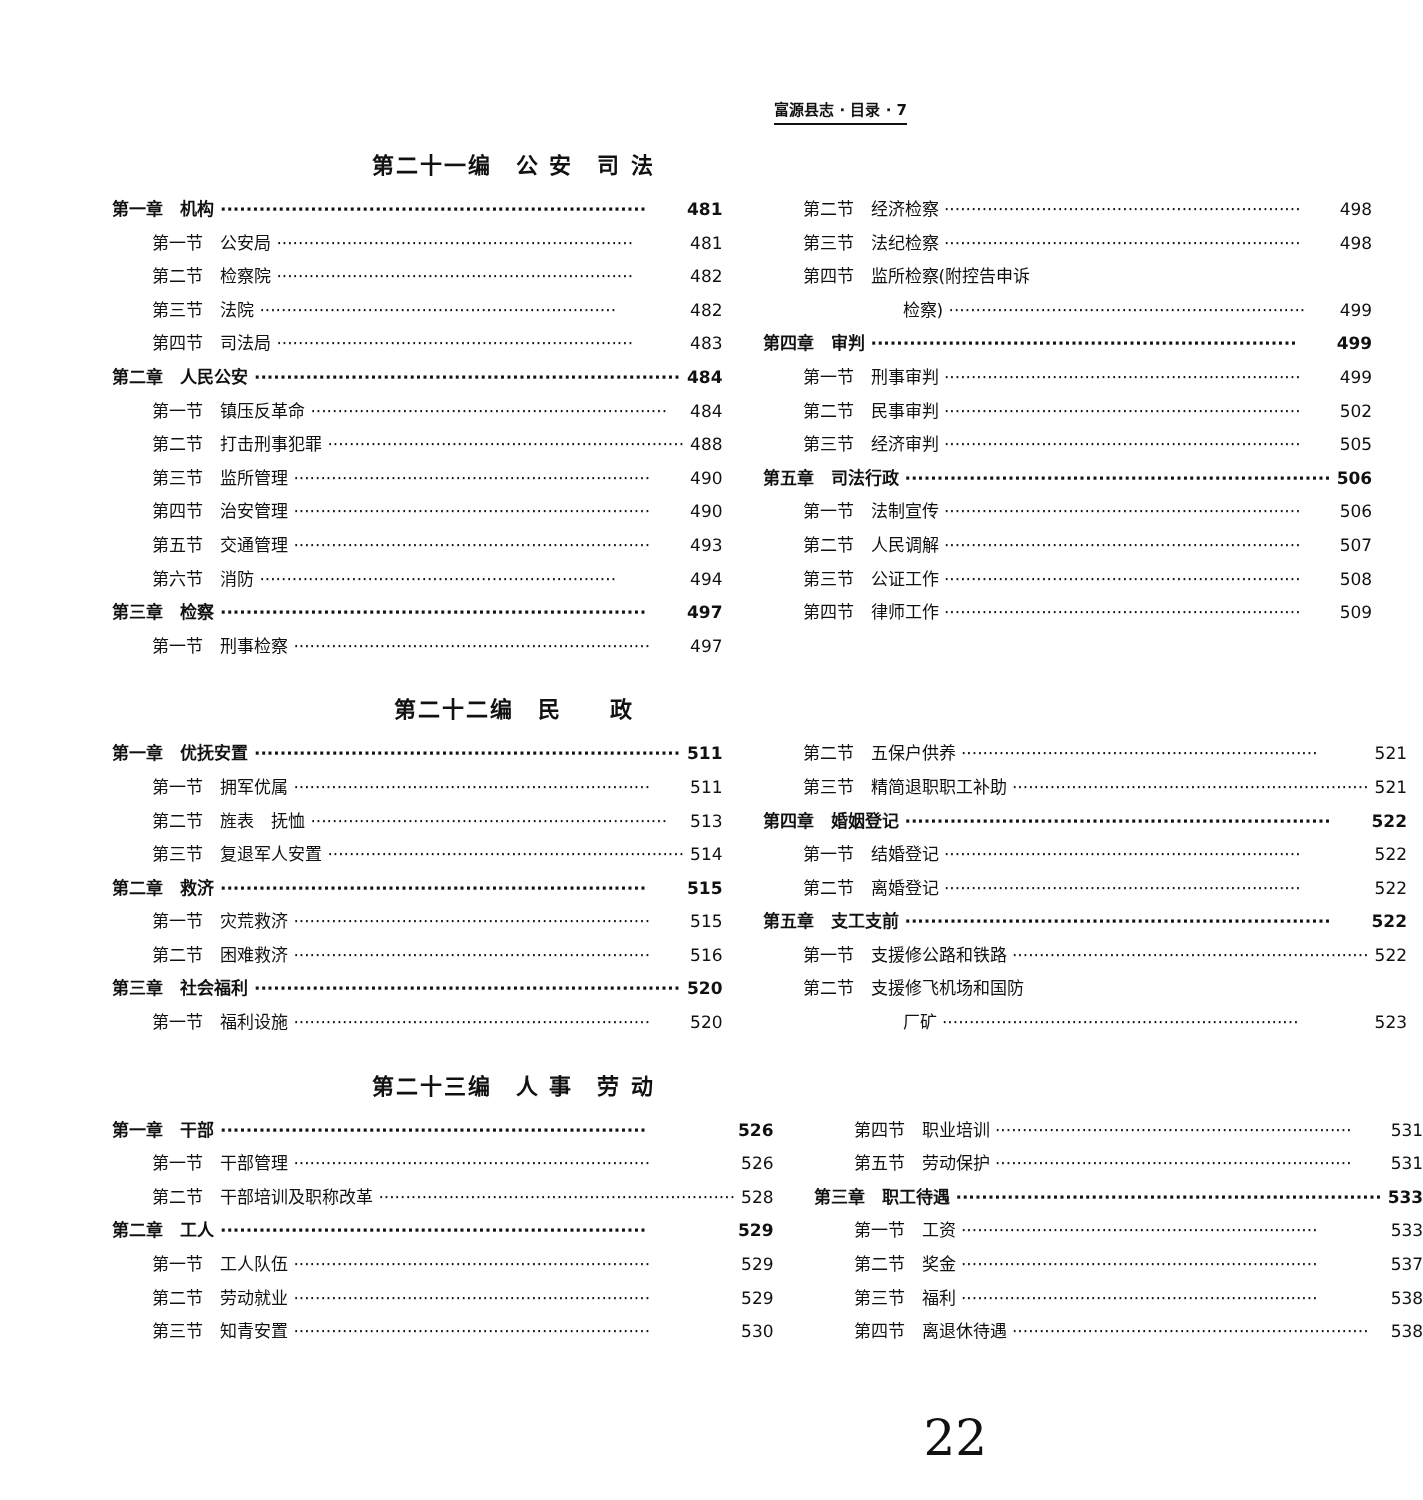富源县志 · 目录 · 7
第二十一编　公 安　司 法
第一章　机构 481
第一节　公安局 481
第二节　检察院 482
第三节　法院 482
第四节　司法局 483
第二章　人民公安 484
第一节　镇压反革命 484
第二节　打击刑事犯罪 488
第三节　监所管理 490
第四节　治安管理 490
第五节　交通管理 493
第六节　消防 494
第三章　检察 497
第一节　刑事检察 497
第二节　经济检察 498
第三节　法纪检察 498
第四节　监所检察(附控告申诉
检察) 499
第四章　审判 499
第一节　刑事审判 499
第二节　民事审判 502
第三节　经济审判 505
第五章　司法行政 506
第一节　法制宣传 506
第二节　人民调解 507
第三节　公证工作 508
第四节　律师工作 509
第二十二编　民　　政
第一章　优抚安置 511
第一节　拥军优属 511
第二节　旌表　抚恤 513
第三节　复退军人安置 514
第二章　救济 515
第一节　灾荒救济 515
第二节　困难救济 516
第三章　社会福利 520
第一节　福利设施 520
第二节　五保户供养 521
第三节　精简退职职工补助 521
第四章　婚姻登记 522
第一节　结婚登记 522
第二节　离婚登记 522
第五章　支工支前 522
第一节　支援修公路和铁路 522
第二节　支援修飞机场和国防
厂矿 523
第二十三编　人 事　劳 动
第一章　干部 526
第一节　干部管理 526
第二节　干部培训及职称改革 528
第二章　工人 529
第一节　工人队伍 529
第二节　劳动就业 529
第三节　知青安置 530
第四节　职业培训 531
第五节　劳动保护 531
第三章　职工待遇 533
第一节　工资 533
第二节　奖金 537
第三节　福利 538
第四节　离退休待遇 538
22